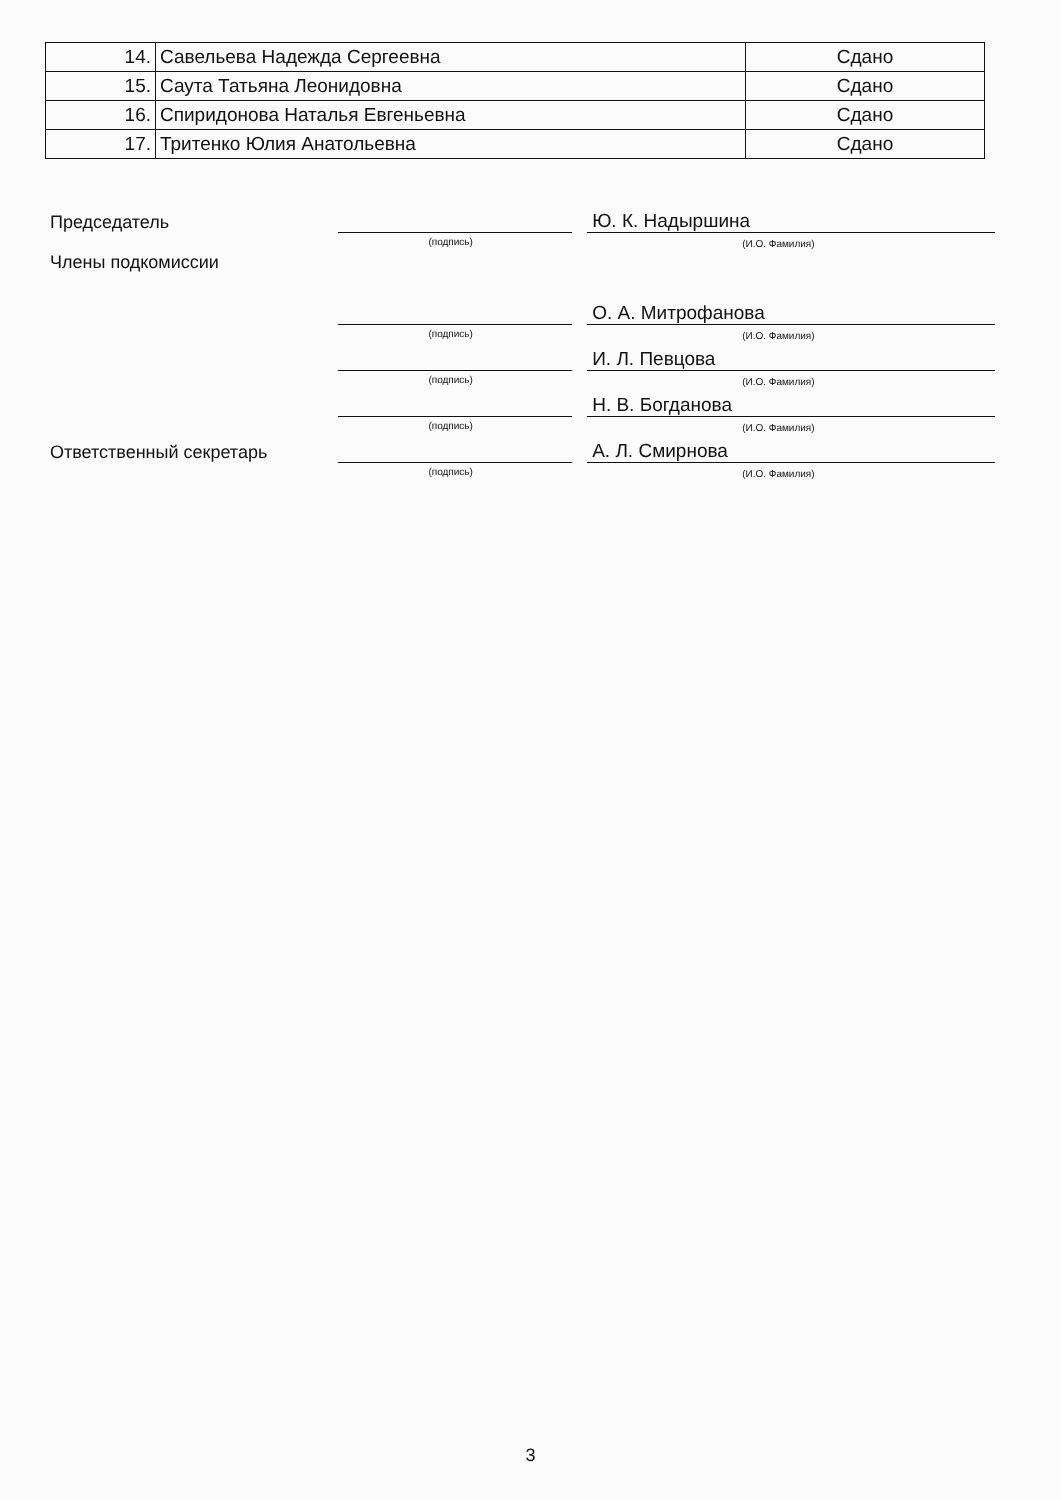| 14. | Савельева Надежда Сергеевна | Сдано |
| 15. | Саута Татьяна Леонидовна | Сдано |
| 16. | Спиридонова Наталья Евгеньевна | Сдано |
| 17. | Тритенко Юлия Анатольевна | Сдано |
Председатель
(подпись)
Ю. К. Надыршина
(И.О. Фамилия)
Члены подкомиссии
(подпись)
О. А. Митрофанова
(И.О. Фамилия)
(подпись)
И. Л. Певцова
(И.О. Фамилия)
(подпись)
Н. В. Богданова
(И.О. Фамилия)
Ответственный секретарь
(подпись)
А. Л. Смирнова
(И.О. Фамилия)
3